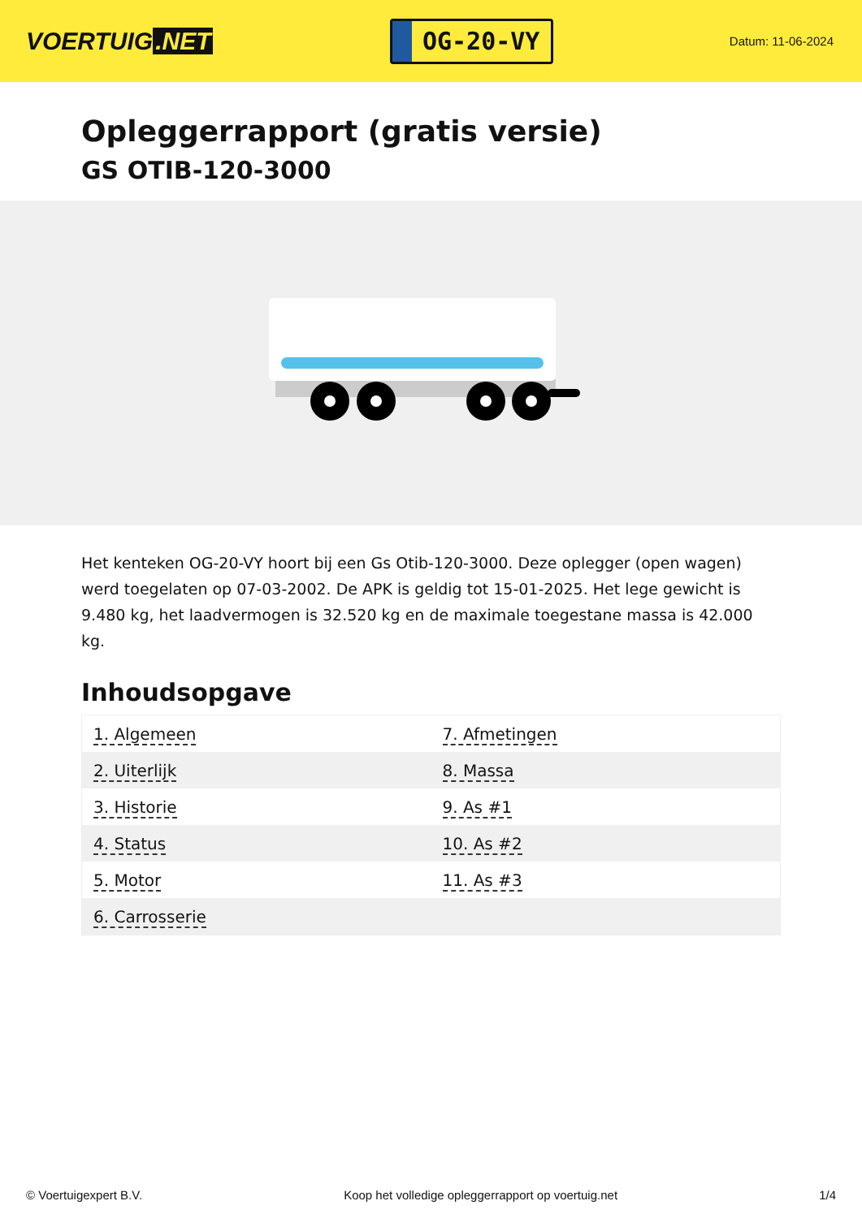VOERTUIG.NET
OG-20-VY
Datum: 11-06-2024
Opleggerrapport (gratis versie)
GS OTIB-120-3000
Het kenteken OG-20-VY hoort bij een Gs Otib-120-3000. Deze oplegger (open wagen) werd toegelaten op 07-03-2002. De APK is geldig tot 15-01-2025. Het lege gewicht is 9.480 kg, het laadvermogen is 32.520 kg en de maximale toegestane massa is 42.000 kg.
Inhoudsopgave
| 1. Algemeen | 7. Afmetingen |
| 2. Uiterlijk | 8. Massa |
| 3. Historie | 9. As #1 |
| 4. Status | 10. As #2 |
| 5. Motor | 11. As #3 |
| 6. Carrosserie | |
© Voertuigexpert B.V. Koop het volledige opleggerrapport op voertuig.net 1/4